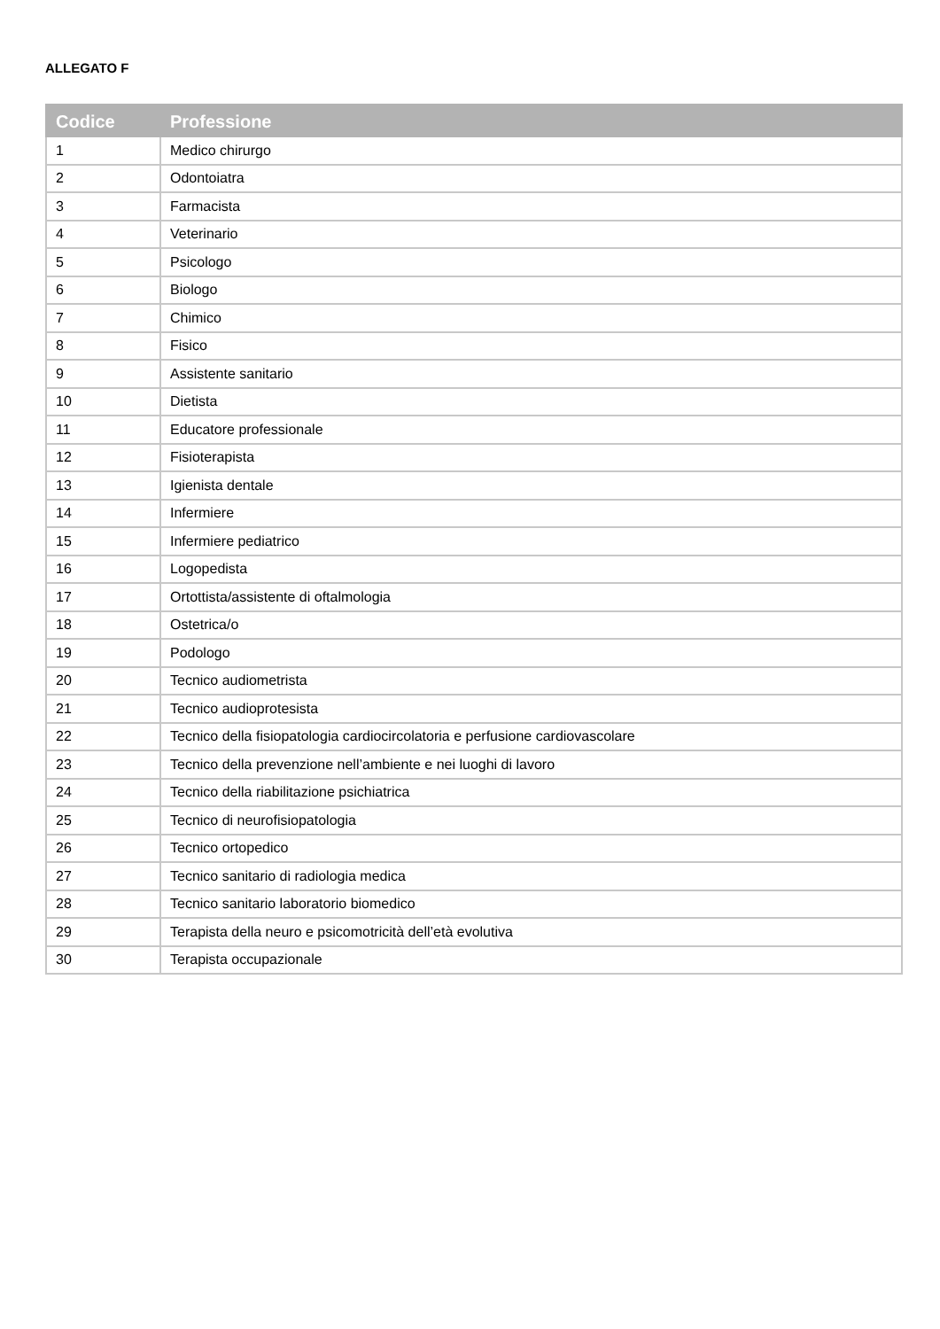ALLEGATO F
| Codice | Professione |
| --- | --- |
| 1 | Medico chirurgo |
| 2 | Odontoiatra |
| 3 | Farmacista |
| 4 | Veterinario |
| 5 | Psicologo |
| 6 | Biologo |
| 7 | Chimico |
| 8 | Fisico |
| 9 | Assistente sanitario |
| 10 | Dietista |
| 11 | Educatore professionale |
| 12 | Fisioterapista |
| 13 | Igienista dentale |
| 14 | Infermiere |
| 15 | Infermiere pediatrico |
| 16 | Logopedista |
| 17 | Ortottista/assistente di oftalmologia |
| 18 | Ostetrica/o |
| 19 | Podologo |
| 20 | Tecnico audiometrista |
| 21 | Tecnico audioprotesista |
| 22 | Tecnico della fisiopatologia cardiocircolatoria e perfusione cardiovascolare |
| 23 | Tecnico della prevenzione nell’ambiente e nei luoghi di lavoro |
| 24 | Tecnico della riabilitazione psichiatrica |
| 25 | Tecnico di neurofisiopatologia |
| 26 | Tecnico ortopedico |
| 27 | Tecnico sanitario di radiologia medica |
| 28 | Tecnico sanitario laboratorio biomedico |
| 29 | Terapista della neuro e psicomotricità dell’età evolutiva |
| 30 | Terapista occupazionale |